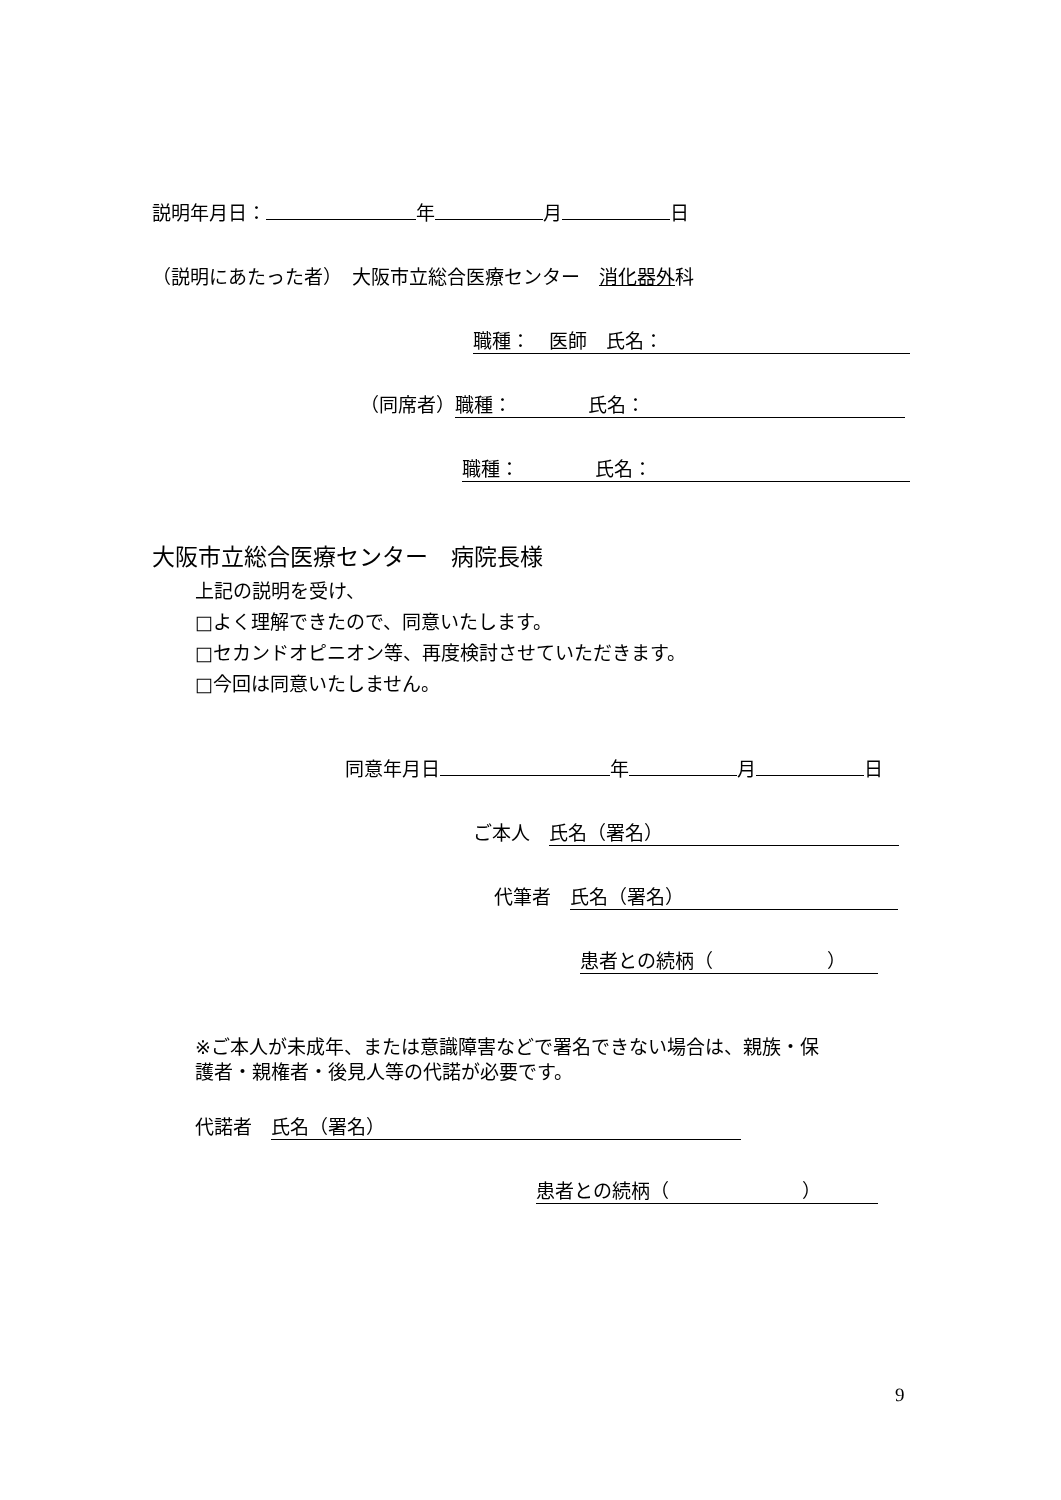説明年月日： 年 月 日
（説明にあたった者）　大阪市立総合医療センター　消化器外科
職種：　医師　氏名：
（同席者） 職種：　　　　氏名：
職種：　　　　氏名：
大阪市立総合医療センター　病院長様
上記の説明を受け、
□よく理解できたので、同意いたします。
□セカンドオピニオン等、再度検討させていただきます。
□今回は同意いたしません。
同意年月日 年 月 日
ご本人　氏名（署名）
代筆者　氏名（署名）
患者との続柄（　　　　　　）
※ご本人が未成年、または意識障害などで署名できない場合は、親族・保
護者・親権者・後見人等の代諾が必要です。
代諾者　氏名（署名）
患者との続柄（　　　　　　　）
9